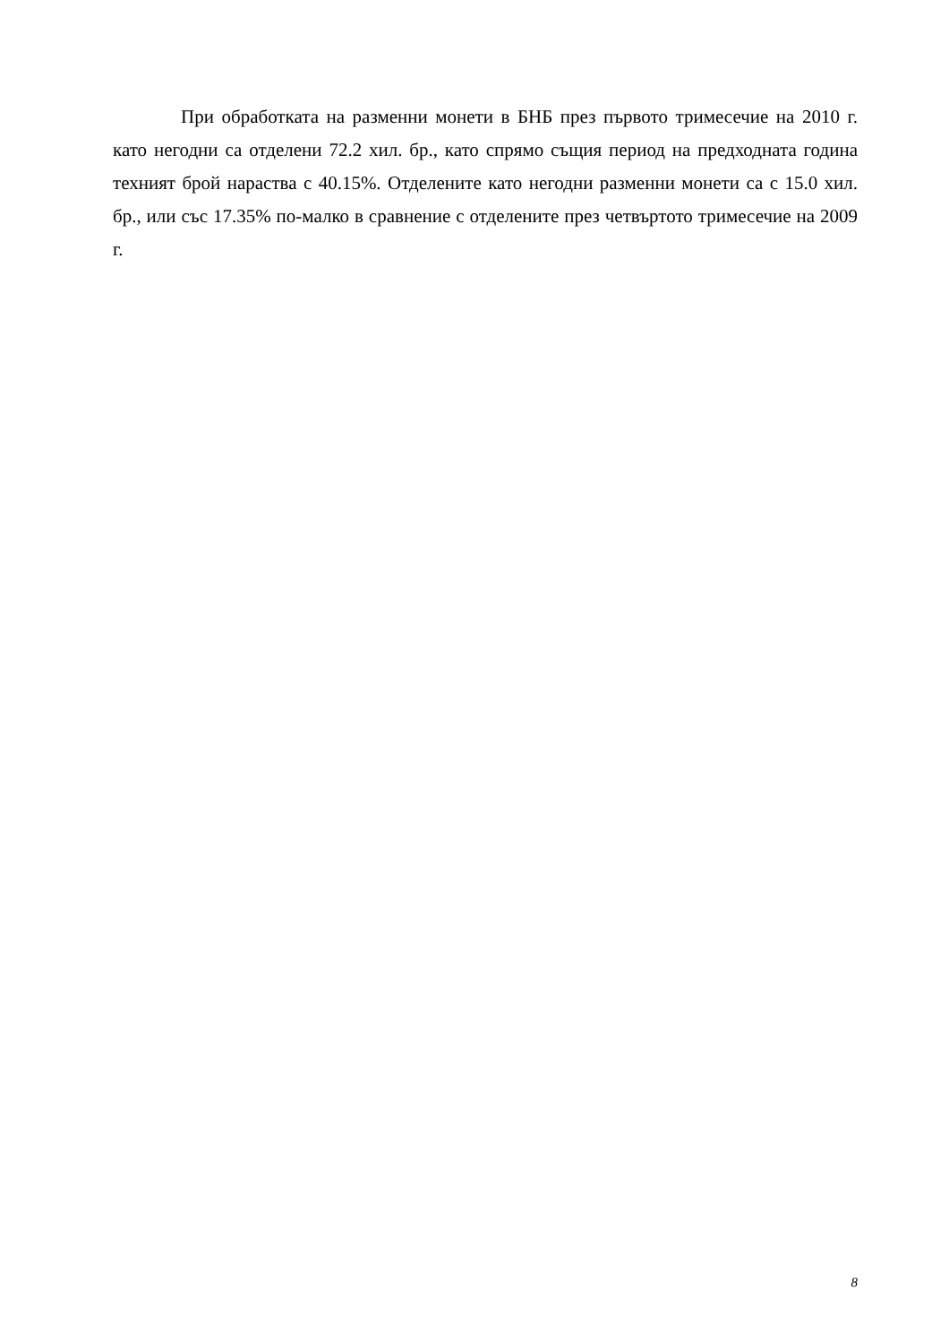При обработката на разменни монети в БНБ през първото тримесечие на 2010 г. като негодни са отделени 72.2 хил. бр., като спрямо същия период на предходната година техният брой нараства с 40.15%. Отделените като негодни разменни монети са с 15.0 хил. бр., или със 17.35% по-малко в сравнение с отделените през четвъртото тримесечие на 2009 г.
8